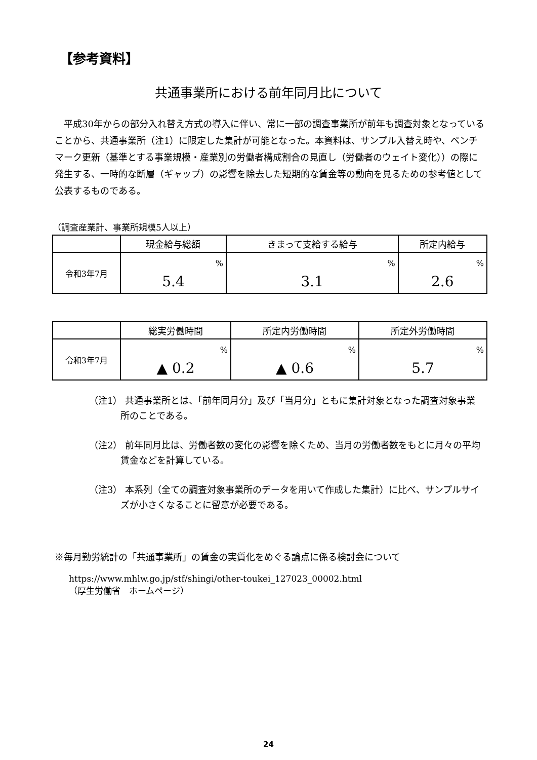【参考資料】
共通事業所における前年同月比について
　平成30年からの部分入れ替え方式の導入に伴い、常に一部の調査事業所が前年も調査対象となっていることから、共通事業所（注1）に限定した集計が可能となった。本資料は、サンプル入替え時や、ベンチマーク更新（基準とする事業規模・産業別の労働者構成割合の見直し（労働者のウェイト変化））の際に発生する、一時的な断層（ギャップ）の影響を除去した短期的な賃金等の動向を見るための参考値として公表するものである。
（調査産業計、事業所規模5人以上）
| | 現金給与総額 | きまって支給する給与 | 所定内給与 |
| --- | --- | --- | --- |
| 令和3年7月 | % 5.4 | % 3.1 | % 2.6 |
| | 総実労働時間 | 所定内労働時間 | 所定外労働時間 |
| --- | --- | --- | --- |
| 令和3年7月 | % ▲ 0.2 | % ▲ 0.6 | % 5.7 |
（注1） 共通事業所とは、「前年同月分」及び「当月分」ともに集計対象となった調査対象事業所のことである。
（注2） 前年同月比は、労働者数の変化の影響を除くため、当月の労働者数をもとに月々の平均賃金などを計算している。
（注3） 本系列（全ての調査対象事業所のデータを用いて作成した集計）に比べ、サンプルサイズが小さくなることに留意が必要である。
※毎月勤労統計の「共通事業所」の賃金の実質化をめぐる論点に係る検討会について
https://www.mhlw.go.jp/stf/shingi/other-toukei_127023_00002.html
（厚生労働省　ホームページ）
24